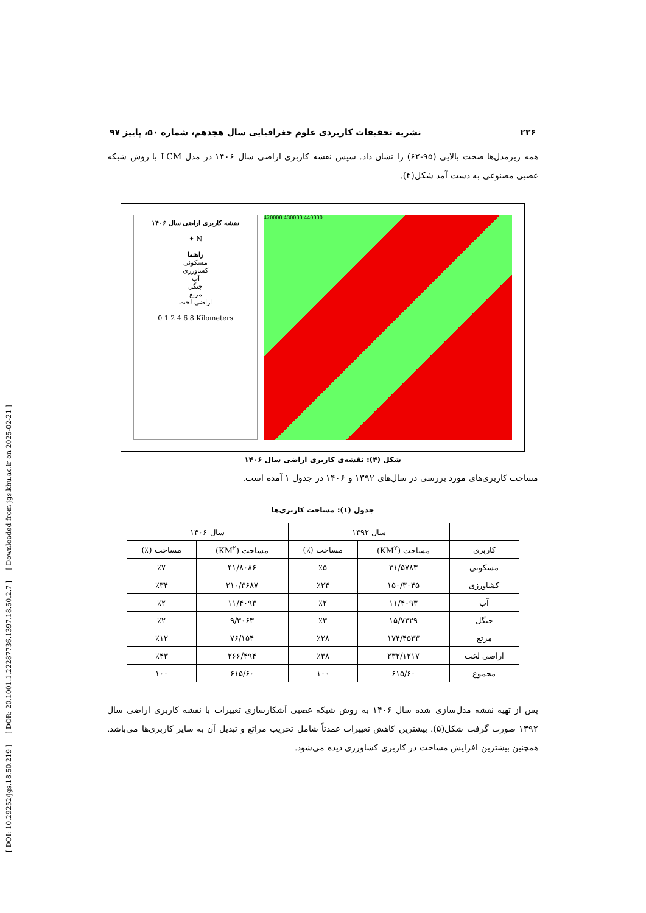[ DOI: 10.29252/jgs.18.50.219 ] [ DOR: 20.1001.1.22287736.1397.18.50.2.7 ] [ Downloaded from jgs.khu.ac.ir on 2025-02-21 ]
۲۲۶ نشریه تحقیقات کاربردی علوم جغرافیایی سال هجدهم، شماره ۵۰، پاییز ۹۷
همه زیرمدل‌ها صحت بالایی (۹۵-۶۲) را نشان داد. سپس نقشه کاربری اراضی سال ۱۴۰۶ در مدل LCM با روش شبکه عصبی مصنوعی به دست آمد شکل(۴).
نقشه کاربری اراضی سال ۱۴۰۶
N ✦
راهنما
مسکونی
کشاورزی
آب
جنگل
مرتع
اراضی لخت
0 1 2 4 6 8 Kilometers
420000 430000 440000
شکل (۴): نقشه‌ی کاربری اراضی سال ۱۴۰۶
مساحت کاربری‌های مورد بررسی در سال‌های ۱۳۹۲ و ۱۴۰۶ در جدول ۱ آمده است.
جدول (۱): مساحت کاربری‌ها
| | سال ۱۳۹۲ | | سال ۱۴۰۶ | |
| --- | --- | --- | --- | --- |
| کاربری | مساحت (KM<sup>۲</sup>) | مساحت (٪) | مساحت (KM<sup>۲</sup>) | مساحت (٪) |
| مسکونی | ۳۱/۵۷۸۳ | ٪۵ | ۴۱/۸۰۸۶ | ٪۷ |
| کشاورزی | ۱۵۰/۳۰۴۵ | ٪۲۴ | ۲۱۰/۳۶۸۷ | ٪۳۴ |
| آب | ۱۱/۴۰۹۳ | ٪۲ | ۱۱/۴۰۹۳ | ٪۲ |
| جنگل | ۱۵/۷۳۲۹ | ٪۳ | ۹/۳۰۶۳ | ٪۲ |
| مرتع | ۱۷۴/۴۵۳۳ | ٪۲۸ | ۷۶/۱۵۴ | ٪۱۲ |
| اراضی لخت | ۲۳۲/۱۲۱۷ | ٪۳۸ | ۲۶۶/۴۹۴ | ٪۴۳ |
| مجموع | ۶۱۵/۶۰ | ۱۰۰ | ۶۱۵/۶۰ | ۱۰۰ |
پس از تهیه نقشه مدل‌سازی شده سال ۱۴۰۶ به روش شبکه عصبی آشکارسازی تغییرات با نقشه کاربری اراضی سال ۱۳۹۲ صورت گرفت شکل(۵). بیشترین کاهش تغییرات عمدتاً شامل تخریب مراتع و تبدیل آن به سایر کاربری‌ها می‌باشد. همچنین بیشترین افزایش مساحت در کاربری کشاورزی دیده می‌شود.